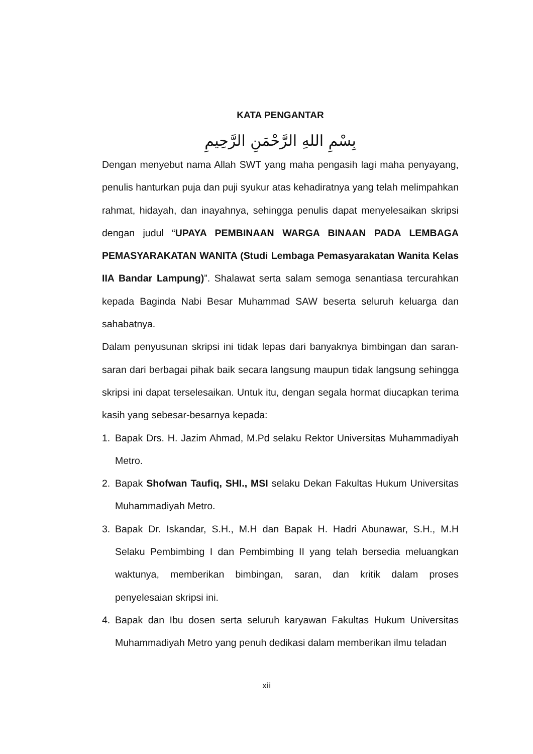KATA PENGANTAR
بِسْمِ اللهِ الرَّحْمَنِ الرَّحِيمِ
Dengan menyebut nama Allah SWT yang maha pengasih lagi maha penyayang, penulis hanturkan puja dan puji syukur atas kehadiratnya yang telah melimpahkan rahmat, hidayah, dan inayahnya, sehingga penulis dapat menyelesaikan skripsi dengan judul “UPAYA PEMBINAAN WARGA BINAAN PADA LEMBAGA PEMASYARAKATAN WANITA (Studi Lembaga Pemasyarakatan Wanita Kelas IIA Bandar Lampung)”. Shalawat serta salam semoga senantiasa tercurahkan kepada Baginda Nabi Besar Muhammad SAW beserta seluruh keluarga dan sahabatnya.
Dalam penyusunan skripsi ini tidak lepas dari banyaknya bimbingan dan saran-saran dari berbagai pihak baik secara langsung maupun tidak langsung sehingga skripsi ini dapat terselesaikan. Untuk itu, dengan segala hormat diucapkan terima kasih yang sebesar-besarnya kepada:
1. Bapak Drs. H. Jazim Ahmad, M.Pd selaku Rektor Universitas Muhammadiyah Metro.
2. Bapak Shofwan Taufiq, SHI., MSI selaku Dekan Fakultas Hukum Universitas Muhammadiyah Metro.
3. Bapak Dr. Iskandar, S.H., M.H dan Bapak H. Hadri Abunawar, S.H., M.H Selaku Pembimbing I dan Pembimbing II yang telah bersedia meluangkan waktunya, memberikan bimbingan, saran, dan kritik dalam proses penyelesaian skripsi ini.
4. Bapak dan Ibu dosen serta seluruh karyawan Fakultas Hukum Universitas Muhammadiyah Metro yang penuh dedikasi dalam memberikan ilmu teladan
xii